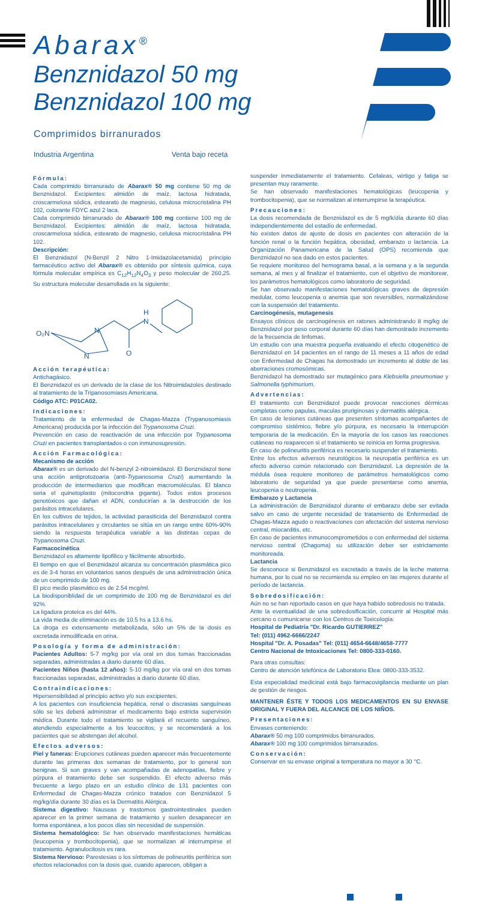Abarax<sup>®</sup>
Benznidazol 50 mg
Benznidazol 100 mg
Comprimidos birranurados
Industria Argentina Venta bajo receta
Fórmula:
Cada comprimido birranurado de Abarax® 50 mg contiene 50 mg de Benznidazol. Excipientes: almidón de maíz, lactosa hidratada, croscarmelosa sódica, estearato de magnesio, celulosa microcristalina PH 102, colorante FDYC azul 2 laca.
Cada comprimido birranurado de Abarax® 100 mg contiene 100 mg de Benznidazol. Excipientes: almidón de maíz, lactosa hidratada, croscarmelosa sódica, estearato de magnesio, celulosa microcristalina PH 102.
Descripción:
El Benznidazol (N-Benzil 2 Nitro 1-Imidazolacetamida) principio farmacéutico activo del Abarax® es obtenido por síntesis química, cuya fórmula molecular empírica es C<sub>12</sub>H<sub>12</sub>N<sub>4</sub>O<sub>3</sub> y peso molecular de 260,25. Su estructura molecular desarrollada es la siguiente:
O₂N
N
N
O
H
N
Acción terapéutica:
Antichagásico.
El Benznidazol es un derivado de la clase de los Nitroimidazoles destinado al tratamiento de la Tripanosomiasis Americana.
Código ATC: P01CA02.
Indicaciones:
Tratamiento de la enfermedad de Chagas-Mazza (Trypanosomiasis Americana) producida por la infección del Trypanosoma Cruzi.
Prevención en caso de reactivación de una infección por Trypanosoma Cruzi en pacientes transplantados o con inmunosupresión.
Acción Farmacológica:
Mecanismo de acción
Abarax® es un derivado del N-benzyl 2-nitroimidazol. El Benznidazol tiene una acción antiprotozoaria (anti-Trypanosoma Cruzi) aumentando la producción de intermediarios que modifican macromoléculas. El blanco seria el quinetoplasto (mitocondria gigante). Todos estos procesos genotóxicos que dañan el ADN, conducirían a la destrucción de los parásitos intracelulares.
En los cultivos de tejidos, la actividad parasiticida del Benznidazol contra parásitos intracelulares y circulantes se sitúa en un rango entre 60%-90% siendo la respuesta terapéutica variable a las distintas cepas de Trypanosoma Cruzi.
Farmacocinética
Benznidazol es altamente lipofílico y fácilmente absorbido.
El tiempo en que el Benznidazol alcanza su concentración plasmática pico es de 3-4 horas en voluntarios sanos después de una administración única de un comprimido de 100 mg.
El pico medio plasmático es de 2.54 mcg/ml.
La biodisponiblidad de un comprimido de 100 mg de Benznidazol es del 92%.
La ligadura proteica es del 44%.
La vida media de eliminación es de 10.5 hs a 13.6 hs.
La droga es extensamente metabolizada, sólo un 5% de la dosis es excretada inmodificada en orina.
Posología y forma de administración:
Pacientes Adultos: 5-7 mg/kg por vía oral en dos tomas fraccionadas separadas, administradas a diario durante 60 días.
Pacientes Niños (hasta 12 años): 5-10 mg/kg por vía oral en dos tomas fraccionadas separadas, administradas a diario durante 60 días.
Contraindicaciones:
Hipersensibilidad al principio activo y/o sus excipientes.
A los pacientes con insuficiencia hepática, renal o discrasias sanguíneas sólo se les deberá administrar el medicamento bajo estricta supervisión médica. Durante todo el tratamiento se vigilará el recuento sanguíneo, atendiendo especialmente a los leucocitos, y se recomendará a los pacientes que se abstengan del alcohol.
Efectos adversos:
Piel y faneras: Erupciones cutáneas pueden aparecer más frecuentemente durante las primeras dos semanas de tratamiento, por lo general son benignas. Si son graves y van acompañadas de adenopatías, fiebre y púrpura el tratamiento debe ser suspendido. El efecto adverso más frecuente a largo plazo en un estudio clínico de 131 pacientes con Enfermedad de Chagas-Mazza crónico tratados con Benznidazol 5 mg/kg/día durante 30 días es la Dermatitis Alérgica.
Sistema digestivo: Nauseas y trastornos gastrointestinales pueden aparecer en la primer semana de tratamiento y suelen desaparecer en forma espontánea, a los pocos días sin necesidad de suspensión.
Sistema hematológico: Se han observado manifestaciones hemáticas (leucopenia y trombocitopenia), que se normalizan al interrumpirse el tratamiento. Agranulocitosis es rara.
Sistema Nervioso: Parestesias o los síntomas de polineuritis periférica son efectos relacionados con la dosis que, cuando aparecen, obligan a
suspender inmediatamente el tratamiento. Cefaleas, vértigo y fatiga se presentan muy raramente.
Se han observado manifestaciones hematológicas (leucopenia y trombocitopenia), que se normalizan al interrumpirse la terapéutica.
Precauciones:
La dosis recomendada de Benznidazol es de 5 mg/k/día durante 60 días independientemente del estadío de enfermedad.
No existen datos de ajuste de dosis en pacientes con alteración de la función renal o la función hepática, obesidad, embarazo o lactancia. La Organización Panamericana de la Salud (OPS) recomienda que Benznidazol no sea dado en estos pacientes.
Se requiere monitoreo del hemograma basal, a la semana y a la segunda semana, al mes y al finalizar el tratamiento, con el objetivo de monitorear, los parámetros hematológicos como laboratorio de seguridad.
Se han observado manifestaciones hematológicas graves de depresión medular, como leucopenia o anemia que son reversibles, normalizándose con la suspensión del tratamiento.
Carcinogénesis, mutagenesis
Ensayos clínicos de carcinogénesis en ratones administrando 8 mg/kg de Benznidazol por peso corporal durante 60 días han demostrado incremento de la frecuencia de linfomas.
Un estudio con una muestra pequeña evaluando el efecto citogenético de Benznidazol en 14 pacientes en el rango de 11 meses a 11 años de edad con Enfermedad de Chagas ha demostrado un incremento al doble de las aberraciones cromosómicas.
Benznidazol ha demostrado ser mutagénico para Klebsiella pneumoniae y Salmonella typhimurium.
Advertencias:
El tratamiento con Benznidazol puede provocar reacciones dérmicas completas como papulas, maculas pruriginosas y dermatitis alérgica.
En caso de lesiones cutáneas que presenten síntomas acompañantes de compromiso sistémico, fiebre y/o púrpura, es necesario la interrupción temporaria de la medicación. En la mayoría de los casos las reacciones cutáneas no reaparecen si el tratamiento se reinicia en forma progresiva.
En caso de polineuritis periférica es necesario suspender el tratamiento.
Entre los efectos adversos neurológicos la neuropatía periférica es un efecto adverso común relacionado con Benznidazol. La depresión de la médula ósea requiere monitoreo de parámetros hematológicos como laboratorio de seguridad ya que puede presentarse como anemia, leucopenia o neutropenia.
Embarazo y Lactancia
La administración de Benznidazol durante el embarazo debe ser evitada salvo en caso de urgente necesidad de tratamiento de Enfermedad de Chagas-Mazza agudo o reactivaciones con afectación del sistema nervioso central, miocarditis, etc.
En caso de pacientes inmunocomprometidos o con enfermedad del sistema nervioso central (Chagoma) su utilización deber ser estrictamente monitoreada.
Lactancia
Se desconoce si Benznidazol es excretado a través de la leche materna humana, por lo cual no se recomienda su empleo en las mujeres durante el período de lactancia.
Sobredosificación:
Aún no se han reportado casos en que haya habido sobredosis no tratada.
Ante la eventualidad de una sobredosificación, concurrir al Hospital más cercano o comunicarse con los Centros de Toxicología:
Hospital de Pediatría "Dr. Ricardo GUTIERREZ"
Tel: (011) 4962-6666/2247
Hospital "Dr. A. Posadas" Tel: (011) 4654-6648/4658-7777
Centro Nacional de Intoxicaciones Tel: 0800-333-0160.
Para otras consultas:
Centro de atención telefónica de Laboratorio Elea: 0800-333-3532.
Esta especialidad medicinal está bajo farmacovigilancia mediante un plan de gestión de riesgos.
MANTENER ÉSTE Y TODOS LOS MEDICAMENTOS EN SU ENVASE ORIGINAL Y FUERA DEL ALCANCE DE LOS NIÑOS.
Presentaciones:
Envases conteniendo:
Abarax® 50 mg 100 comprimidos birranurados.
Abarax® 100 mg 100 comprimidos birranurados.
Conservación:
Conservar en su envase original a temperatura no mayor a 30 °C.